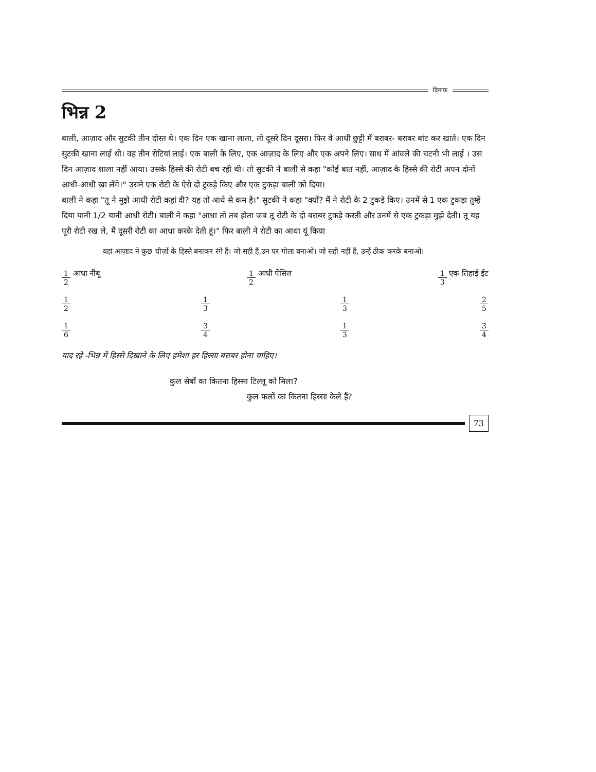दिनांक
भिन्न 2
बाली, आज़ाद और सुटकी तीन दोस्त थे। एक दिन एक खाना लाता, तो दूसरे दिन दूसरा। फिर वे आधी छुट्टी में बराबर- बराबर बांट कर खाते। एक दिन सुटकी खाना लाई थी। वह तीन रोटियां लाई। एक बाली के लिए, एक आज़ाद के लिए और एक अपने लिए। साथ में आंवले की चटनी भी लाई । उस दिन आज़ाद शाला नहीं आया। उसके हिस्से की रोटी बच रही थी। तो सुटकी ने बाली से कहा "कोई बात नहीं, आज़ाद के हिस्से की रोटी अपन दोनों आधी-आधी खा लेंगे।" उसने एक रोटी के ऐसे दो टुकड़े किए और एक टुकड़ा बाली को दिया।
बाली ने कहा "तू ने मुझे आधी रोटी कहां दी? यह तो आधे से कम है।" सुटकी ने कहा "क्यों? मैं ने रोटी के 2 टुकड़े किए। उनमें से 1 एक टुकड़ा तुम्हें दिया यानी 1/2 यानी आधी रोटी। बाली ने कहा "आधा तो तब होता जब तू रोटी के दो बराबर टुकड़े करती और उनमें से एक टुकड़ा मुझे देती। तू यह पूरी रोटी रख ले, मैं दूसरी रोटी का आधा करके देती हूं।" फिर बाली ने रोटी का आधा यूं किया
यहां आज़ाद ने कुछ चीज़ों के हिस्से बनाकर रंगे हैं। जो सही हैं,उन पर गोला बनाओ। जो सही नहीं हैं, उन्हें ठीक करके बनाओ।
1 2 आधा नीबू 1 2 आधी पेंसिल 1 3 एक तिहाई ईंट
1 2 1 3 1 3 2 5
1 6 3 4 1 3 3 4
याद रहे -भिन्न में हिस्से दिखाने के लिए हमेशा हर हिस्सा बराबर होना चाहिए।
कुल सेबों का कितना हिस्सा टिल्लू को मिला?
कुल फलों का कितना हिस्सा केले हैं?
73